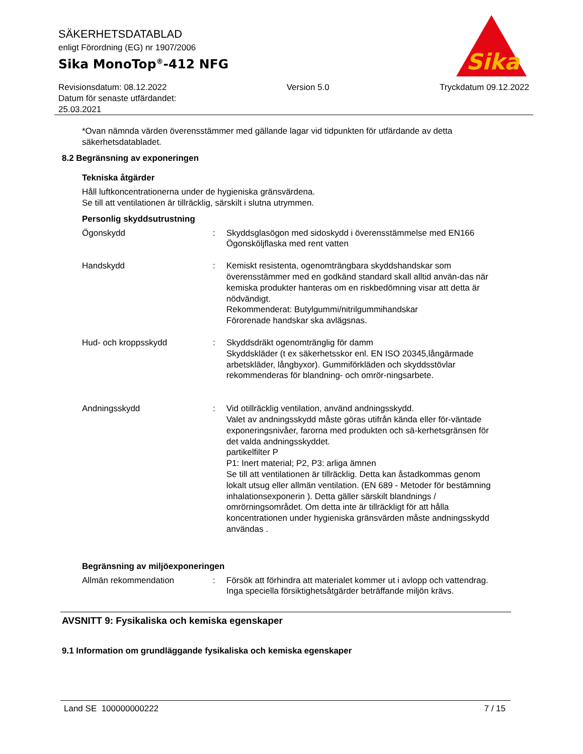SÄKERHETSDATABLAD
enligt Förordning (EG) nr 1907/2006
Sika MonoTop<sup>®</sup>-412 NFG
Sika
®
Revisionsdatum: 08.12.2022
Datum för senaste utfärdandet:
25.03.2021
Version 5.0 Tryckdatum 09.12.2022
*Ovan nämnda värden överensstämmer med gällande lagar vid tidpunkten för utfärdande av detta säkerhetsdatabladet.
8.2 Begränsning av exponeringen
Tekniska åtgärder
Håll luftkoncentrationerna under de hygieniska gränsvärdena.
Se till att ventilationen är tillräcklig, särskilt i slutna utrymmen.
Personlig skyddsutrustning
Ögonskydd : Skyddsglasögon med sidoskydd i överensstämmelse med EN166
Ögonsköljflaska med rent vatten
Handskydd : Kemiskt resistenta, ogenomträngbara skyddshandskar som överensstämmer med en godkänd standard skall alltid använ-das när kemiska produkter hanteras om en riskbedömning visar att detta är nödvändigt.
Rekommenderat: Butylgummi/nitrilgummihandskar
Förorenade handskar ska avlägsnas.
Hud- och kroppsskydd : Skyddsdräkt ogenomtränglig för damm
Skyddskläder (t ex säkerhetsskor enl. EN ISO 20345,långärmade arbetskläder, långbyxor). Gummiförkläden och skyddsstövlar rekommenderas för blandning- och omrör-ningsarbete.
Andningsskydd : Vid otillräcklig ventilation, använd andningsskydd.
Valet av andningsskydd måste göras utifrån kända eller för-väntade exponeringsnivåer, farorna med produkten och sä-kerhetsgränsen för det valda andningsskyddet.
partikelfilter P
P1: Inert material; P2, P3: arliga ämnen
Se till att ventilationen är tillräcklig. Detta kan åstadkommas genom lokalt utsug eller allmän ventilation. (EN 689 - Metoder för bestämning inhalationsexponerin ). Detta gäller särskilt blandnings / omrörningsområdet. Om detta inte är tillräckligt för att hålla koncentrationen under hygieniska gränsvärden måste andningsskydd användas .
Begränsning av miljöexponeringen
Allmän rekommendation : Försök att förhindra att materialet kommer ut i avlopp och vattendrag.
Inga speciella försiktighetsåtgärder beträffande miljön krävs.
AVSNITT 9: Fysikaliska och kemiska egenskaper
9.1 Information om grundläggande fysikaliska och kemiska egenskaper
Land SE 100000000222 7 / 15